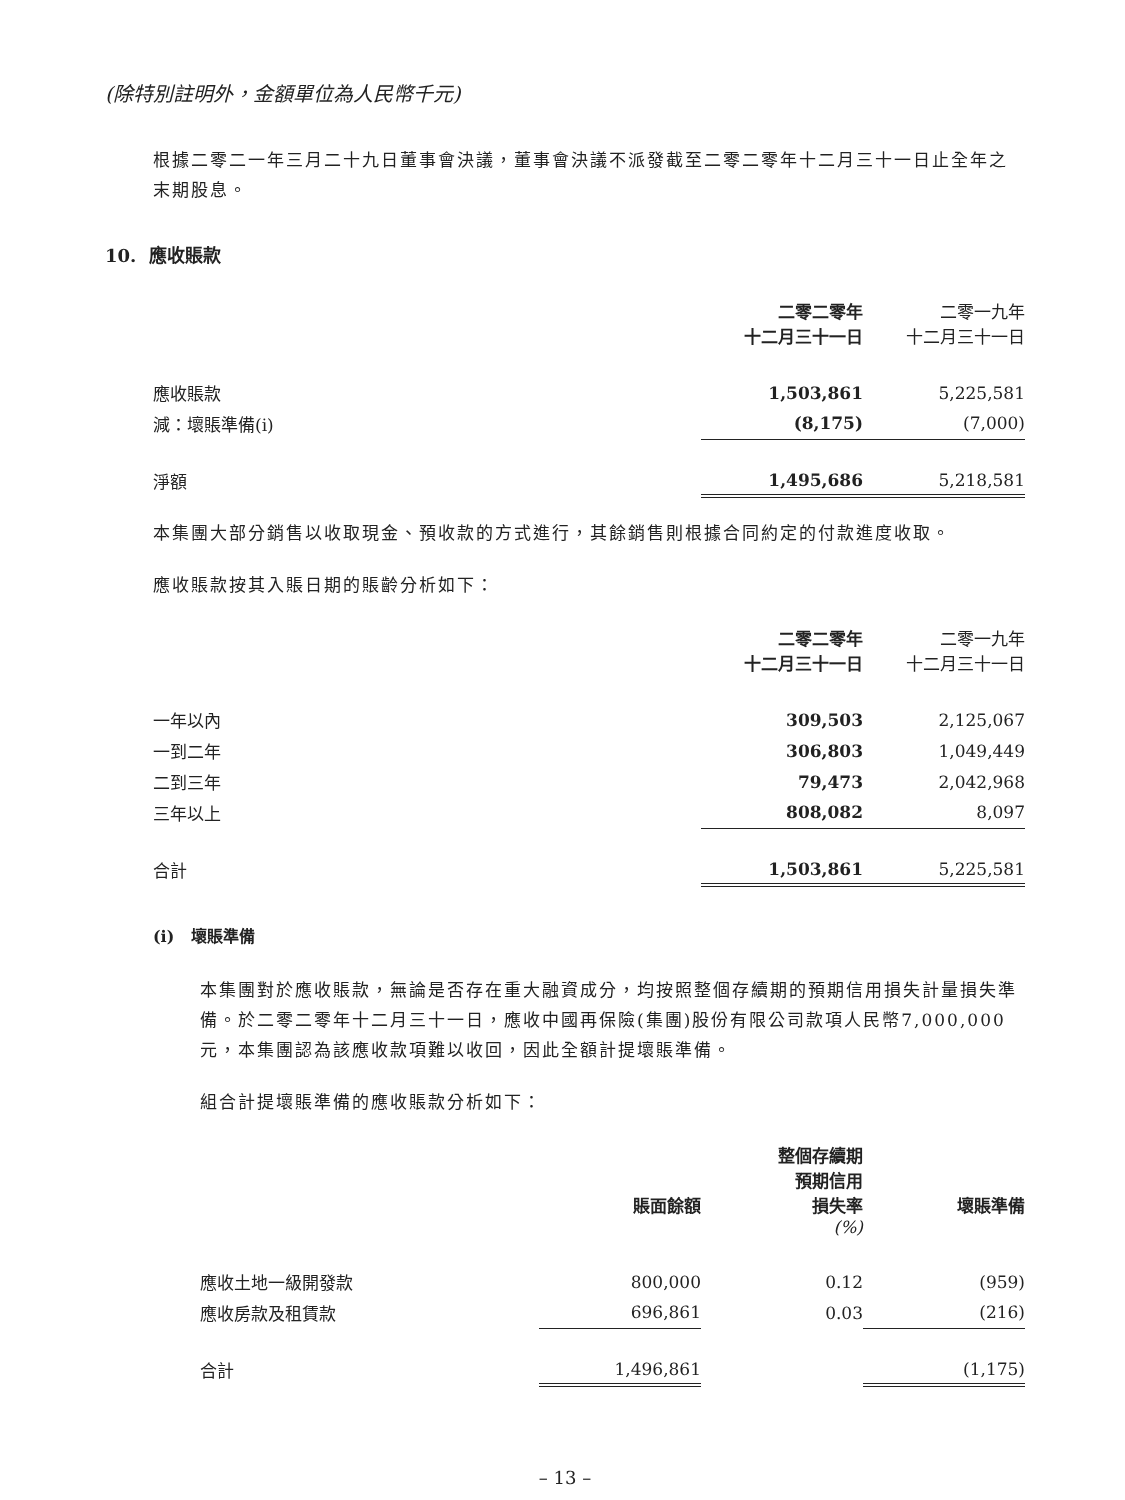(除特別註明外，金額單位為人民幣千元)
根據二零二一年三月二十九日董事會決議，董事會決議不派發截至二零二零年十二月三十一日止全年之末期股息。
10. 應收賬款
| | 二零二零年 十二月三十一日 | | 二零一九年 十二月三十一日 |
| --- | --- | --- | --- |
| 應收賬款 | 1,503,861 | | 5,225,581 |
| 減：壞賬準備(i) | (8,175) | | (7,000) |
| 淨額 | 1,495,686 | | 5,218,581 |
本集團大部分銷售以收取現金、預收款的方式進行，其餘銷售則根據合同約定的付款進度收取。
應收賬款按其入賬日期的賬齡分析如下：
| | 二零二零年 十二月三十一日 | | 二零一九年 十二月三十一日 |
| --- | --- | --- | --- |
| 一年以內 | 309,503 | | 2,125,067 |
| 一到二年 | 306,803 | | 1,049,449 |
| 二到三年 | 79,473 | | 2,042,968 |
| 三年以上 | 808,082 | | 8,097 |
| 合計 | 1,503,861 | | 5,225,581 |
(i) 壞賬準備
本集團對於應收賬款，無論是否存在重大融資成分，均按照整個存續期的預期信用損失計量損失準備。於二零二零年十二月三十一日，應收中國再保險(集團)股份有限公司款項人民幣7,000,000元，本集團認為該應收款項難以收回，因此全額計提壞賬準備。
組合計提壞賬準備的應收賬款分析如下：
| | 賬面餘額 | 整個存續期 預期信用 損失率 (%) | | 壞賬準備 |
| --- | --- | --- | --- | --- |
| 應收土地一級開發款 | 800,000 | 0.12 | | (959) |
| 應收房款及租賃款 | 696,861 | 0.03 | | (216) |
| 合計 | 1,496,861 | | | (1,175) |
– 13 –